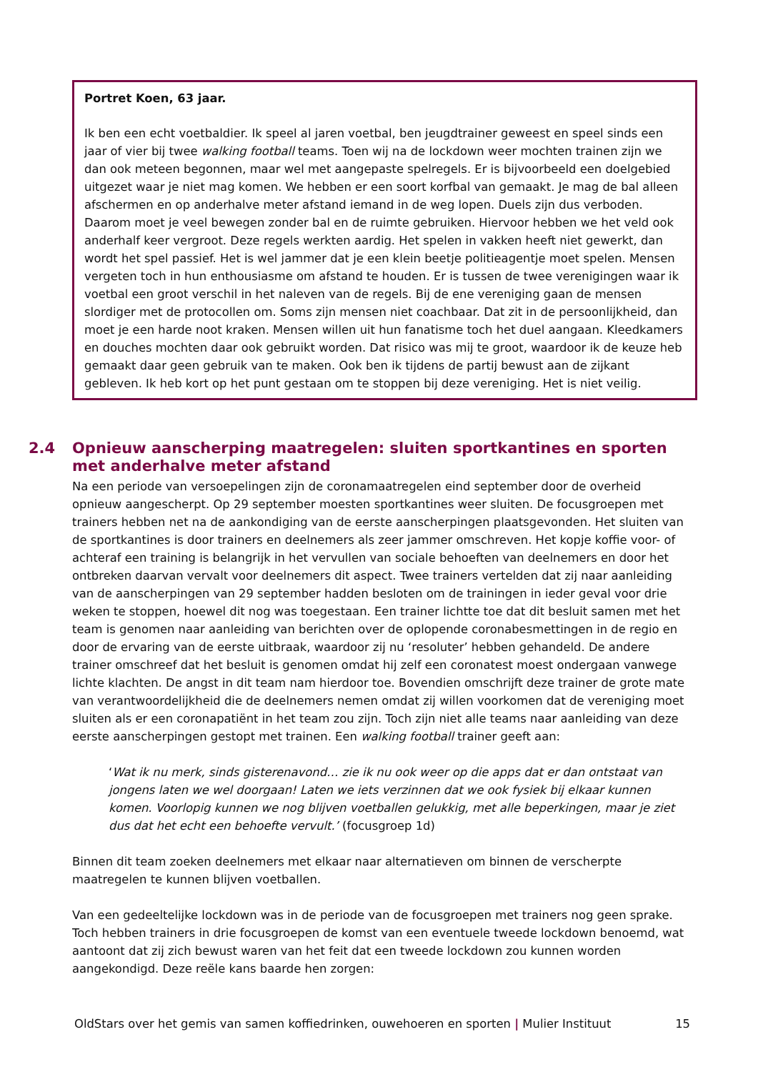Portret Koen, 63 jaar.
Ik ben een echt voetbaldier. Ik speel al jaren voetbal, ben jeugdtrainer geweest en speel sinds een jaar of vier bij twee walking football teams. Toen wij na de lockdown weer mochten trainen zijn we dan ook meteen begonnen, maar wel met aangepaste spelregels. Er is bijvoorbeeld een doelgebied uitgezet waar je niet mag komen. We hebben er een soort korfbal van gemaakt. Je mag de bal alleen afschermen en op anderhalve meter afstand iemand in de weg lopen. Duels zijn dus verboden. Daarom moet je veel bewegen zonder bal en de ruimte gebruiken. Hiervoor hebben we het veld ook anderhalf keer vergroot. Deze regels werkten aardig. Het spelen in vakken heeft niet gewerkt, dan wordt het spel passief. Het is wel jammer dat je een klein beetje politieagentje moet spelen. Mensen vergeten toch in hun enthousiasme om afstand te houden. Er is tussen de twee verenigingen waar ik voetbal een groot verschil in het naleven van de regels. Bij de ene vereniging gaan de mensen slordiger met de protocollen om. Soms zijn mensen niet coachbaar. Dat zit in de persoonlijkheid, dan moet je een harde noot kraken. Mensen willen uit hun fanatisme toch het duel aangaan. Kleedkamers en douches mochten daar ook gebruikt worden. Dat risico was mij te groot, waardoor ik de keuze heb gemaakt daar geen gebruik van te maken. Ook ben ik tijdens de partij bewust aan de zijkant gebleven. Ik heb kort op het punt gestaan om te stoppen bij deze vereniging. Het is niet veilig.
2.4 Opnieuw aanscherping maatregelen: sluiten sportkantines en sporten met anderhalve meter afstand
Na een periode van versoepelingen zijn de coronamaatregelen eind september door de overheid opnieuw aangescherpt. Op 29 september moesten sportkantines weer sluiten. De focusgroepen met trainers hebben net na de aankondiging van de eerste aanscherpingen plaatsgevonden. Het sluiten van de sportkantines is door trainers en deelnemers als zeer jammer omschreven. Het kopje koffie voor- of achteraf een training is belangrijk in het vervullen van sociale behoeften van deelnemers en door het ontbreken daarvan vervalt voor deelnemers dit aspect. Twee trainers vertelden dat zij naar aanleiding van de aanscherpingen van 29 september hadden besloten om de trainingen in ieder geval voor drie weken te stoppen, hoewel dit nog was toegestaan. Een trainer lichtte toe dat dit besluit samen met het team is genomen naar aanleiding van berichten over de oplopende coronabesmettingen in de regio en door de ervaring van de eerste uitbraak, waardoor zij nu ‘resoluter’ hebben gehandeld. De andere trainer omschreef dat het besluit is genomen omdat hij zelf een coronatest moest ondergaan vanwege lichte klachten. De angst in dit team nam hierdoor toe. Bovendien omschrijft deze trainer de grote mate van verantwoordelijkheid die de deelnemers nemen omdat zij willen voorkomen dat de vereniging moet sluiten als er een coronapatiënt in het team zou zijn. Toch zijn niet alle teams naar aanleiding van deze eerste aanscherpingen gestopt met trainen. Een walking football trainer geeft aan:
‘Wat ik nu merk, sinds gisterenavond… zie ik nu ook weer op die apps dat er dan ontstaat van jongens laten we wel doorgaan! Laten we iets verzinnen dat we ook fysiek bij elkaar kunnen komen. Voorlopig kunnen we nog blijven voetballen gelukkig, met alle beperkingen, maar je ziet dus dat het echt een behoefte vervult.’ (focusgroep 1d)
Binnen dit team zoeken deelnemers met elkaar naar alternatieven om binnen de verscherpte maatregelen te kunnen blijven voetballen.
Van een gedeeltelijke lockdown was in de periode van de focusgroepen met trainers nog geen sprake. Toch hebben trainers in drie focusgroepen de komst van een eventuele tweede lockdown benoemd, wat aantoont dat zij zich bewust waren van het feit dat een tweede lockdown zou kunnen worden aangekondigd. Deze reële kans baarde hen zorgen:
OldStars over het gemis van samen koffiedrinken, ouwehoeren en sporten | Mulier Instituut 15